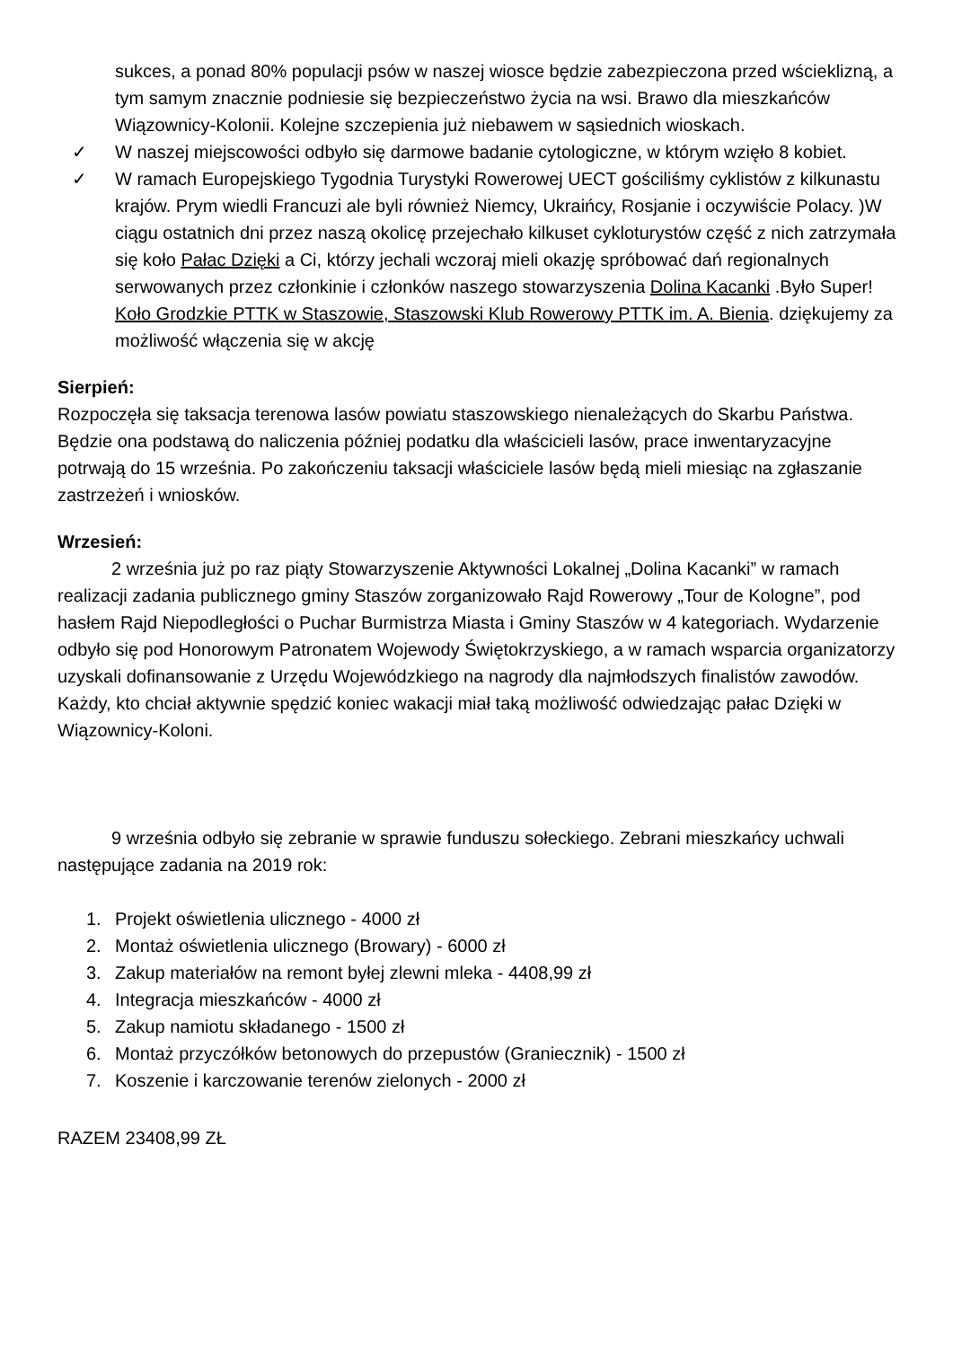sukces, a ponad 80% populacji psów w naszej wiosce będzie zabezpieczona przed wścieklizną, a tym samym znacznie podniesie się bezpieczeństwo życia na wsi. Brawo dla mieszkańców Wiązownicy-Kolonii. Kolejne szczepienia już niebawem w sąsiednich wioskach.
✓ W naszej miejscowości odbyło się darmowe badanie cytologiczne, w którym wzięło 8 kobiet.
✓ W ramach Europejskiego Tygodnia Turystyki Rowerowej UECT gościliśmy cyklistów z kilkunastu krajów. Prym wiedli Francuzi ale byli również Niemcy, Ukraińcy, Rosjanie i oczywiście Polacy. )W ciągu ostatnich dni przez naszą okolicę przejechało kilkuset cykloturystów część z nich zatrzymała się koło Pałac Dzięki a Ci, którzy jechali wczoraj mieli okazję spróbować dań regionalnych serwowanych przez członkinie i członków naszego stowarzyszenia Dolina Kacanki .Było Super! Koło Grodzkie PTTK w Staszowie, Staszowski Klub Rowerowy PTTK im. A. Bienia. dziękujemy za możliwość włączenia się w akcję
Sierpień:
Rozpoczęła się taksacja terenowa lasów powiatu staszowskiego nienależących do Skarbu Państwa. Będzie ona podstawą do naliczenia później podatku dla właścicieli lasów, prace inwentaryzacyjne potrwają do 15 września. Po zakończeniu taksacji właściciele lasów będą mieli miesiąc na zgłaszanie zastrzeżeń i wniosków.
Wrzesień:
2 września już po raz piąty Stowarzyszenie Aktywności Lokalnej „Dolina Kacanki” w ramach realizacji zadania publicznego gminy Staszów zorganizowało Rajd Rowerowy „Tour de Kologne”, pod hasłem Rajd Niepodległości o Puchar Burmistrza Miasta i Gminy Staszów w 4 kategoriach. Wydarzenie odbyło się pod Honorowym Patronatem Wojewody Świętokrzyskiego, a w ramach wsparcia organizatorzy uzyskali dofinansowanie z Urzędu Wojewódzkiego na nagrody dla najmłodszych finalistów zawodów. Każdy, kto chciał aktywnie spędzić koniec wakacji miał taką możliwość odwiedzając pałac Dzięki w Wiązownicy-Koloni.
9 września odbyło się zebranie w sprawie funduszu sołeckiego. Zebrani mieszkańcy uchwali następujące zadania na 2019 rok:
1. Projekt oświetlenia ulicznego - 4000 zł
2. Montaż oświetlenia ulicznego (Browary) - 6000 zł
3. Zakup materiałów na remont byłej zlewni mleka - 4408,99 zł
4. Integracja mieszkańców - 4000 zł
5. Zakup namiotu składanego - 1500 zł
6. Montaż przyczółków betonowych do przepustów (Graniecznik) - 1500 zł
7. Koszenie i karczowanie terenów zielonych - 2000 zł
RAZEM 23408,99 ZŁ